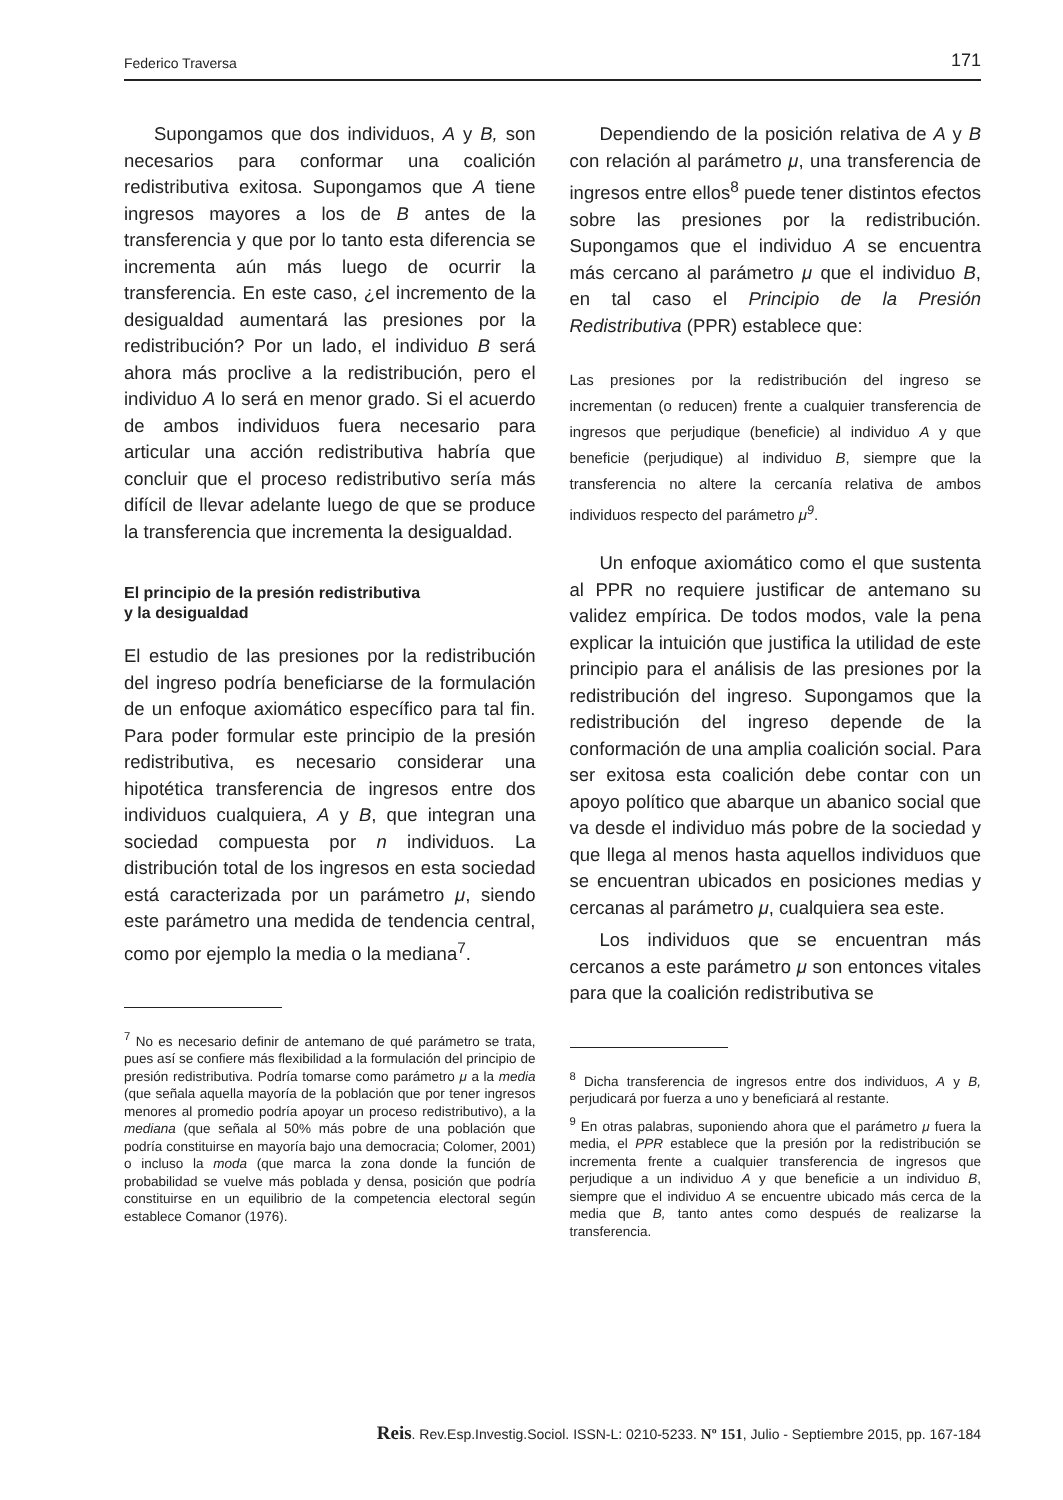Federico Traversa 171
Supongamos que dos individuos, A y B, son necesarios para conformar una coalición redistributiva exitosa. Supongamos que A tiene ingresos mayores a los de B antes de la transferencia y que por lo tanto esta diferencia se incrementa aún más luego de ocurrir la transferencia. En este caso, ¿el incremento de la desigualdad aumentará las presiones por la redistribución? Por un lado, el individuo B será ahora más proclive a la redistribución, pero el individuo A lo será en menor grado. Si el acuerdo de ambos individuos fuera necesario para articular una acción redistributiva habría que concluir que el proceso redistributivo sería más difícil de llevar adelante luego de que se produce la transferencia que incrementa la desigualdad.
El principio de la presión redistributiva
y la desigualdad
El estudio de las presiones por la redistribución del ingreso podría beneficiarse de la formulación de un enfoque axiomático específico para tal fin. Para poder formular este principio de la presión redistributiva, es necesario considerar una hipotética transferencia de ingresos entre dos individuos cualquiera, A y B, que integran una sociedad compuesta por n individuos. La distribución total de los ingresos en esta sociedad está caracterizada por un parámetro μ, siendo este parámetro una medida de tendencia central, como por ejemplo la media o la mediana<sup>7</sup>.
<sup>7</sup> No es necesario definir de antemano de qué parámetro se trata, pues así se confiere más flexibilidad a la formulación del principio de presión redistributiva. Podría tomarse como parámetro μ a la media (que señala aquella mayoría de la población que por tener ingresos menores al promedio podría apoyar un proceso redistributivo), a la mediana (que señala al 50% más pobre de una población que podría constituirse en mayoría bajo una democracia; Colomer, 2001) o incluso la moda (que marca la zona donde la función de probabilidad se vuelve más poblada y densa, posición que podría constituirse en un equilibrio de la competencia electoral según establece Comanor (1976).
Dependiendo de la posición relativa de A y B con relación al parámetro μ, una transferencia de ingresos entre ellos<sup>8</sup> puede tener distintos efectos sobre las presiones por la redistribución. Supongamos que el individuo A se encuentra más cercano al parámetro μ que el individuo B, en tal caso el Principio de la Presión Redistributiva (PPR) establece que:
Las presiones por la redistribución del ingreso se incrementan (o reducen) frente a cualquier transferencia de ingresos que perjudique (beneficie) al individuo A y que beneficie (perjudique) al individuo B, siempre que la transferencia no altere la cercanía relativa de ambos individuos respecto del parámetro μ<sup>9</sup>.
Un enfoque axiomático como el que sustenta al PPR no requiere justificar de antemano su validez empírica. De todos modos, vale la pena explicar la intuición que justifica la utilidad de este principio para el análisis de las presiones por la redistribución del ingreso. Supongamos que la redistribución del ingreso depende de la conformación de una amplia coalición social. Para ser exitosa esta coalición debe contar con un apoyo político que abarque un abanico social que va desde el individuo más pobre de la sociedad y que llega al menos hasta aquellos individuos que se encuentran ubicados en posiciones medias y cercanas al parámetro μ, cualquiera sea este.
Los individuos que se encuentran más cercanos a este parámetro μ son entonces vitales para que la coalición redistributiva se
<sup>8</sup> Dicha transferencia de ingresos entre dos individuos, A y B, perjudicará por fuerza a uno y beneficiará al restante.
<sup>9</sup> En otras palabras, suponiendo ahora que el parámetro μ fuera la media, el PPR establece que la presión por la redistribución se incrementa frente a cualquier transferencia de ingresos que perjudique a un individuo A y que beneficie a un individuo B, siempre que el individuo A se encuentre ubicado más cerca de la media que B, tanto antes como después de realizarse la transferencia.
Reis. Rev.Esp.Investig.Sociol. ISSN-L: 0210-5233. Nº 151, Julio - Septiembre 2015, pp. 167-184